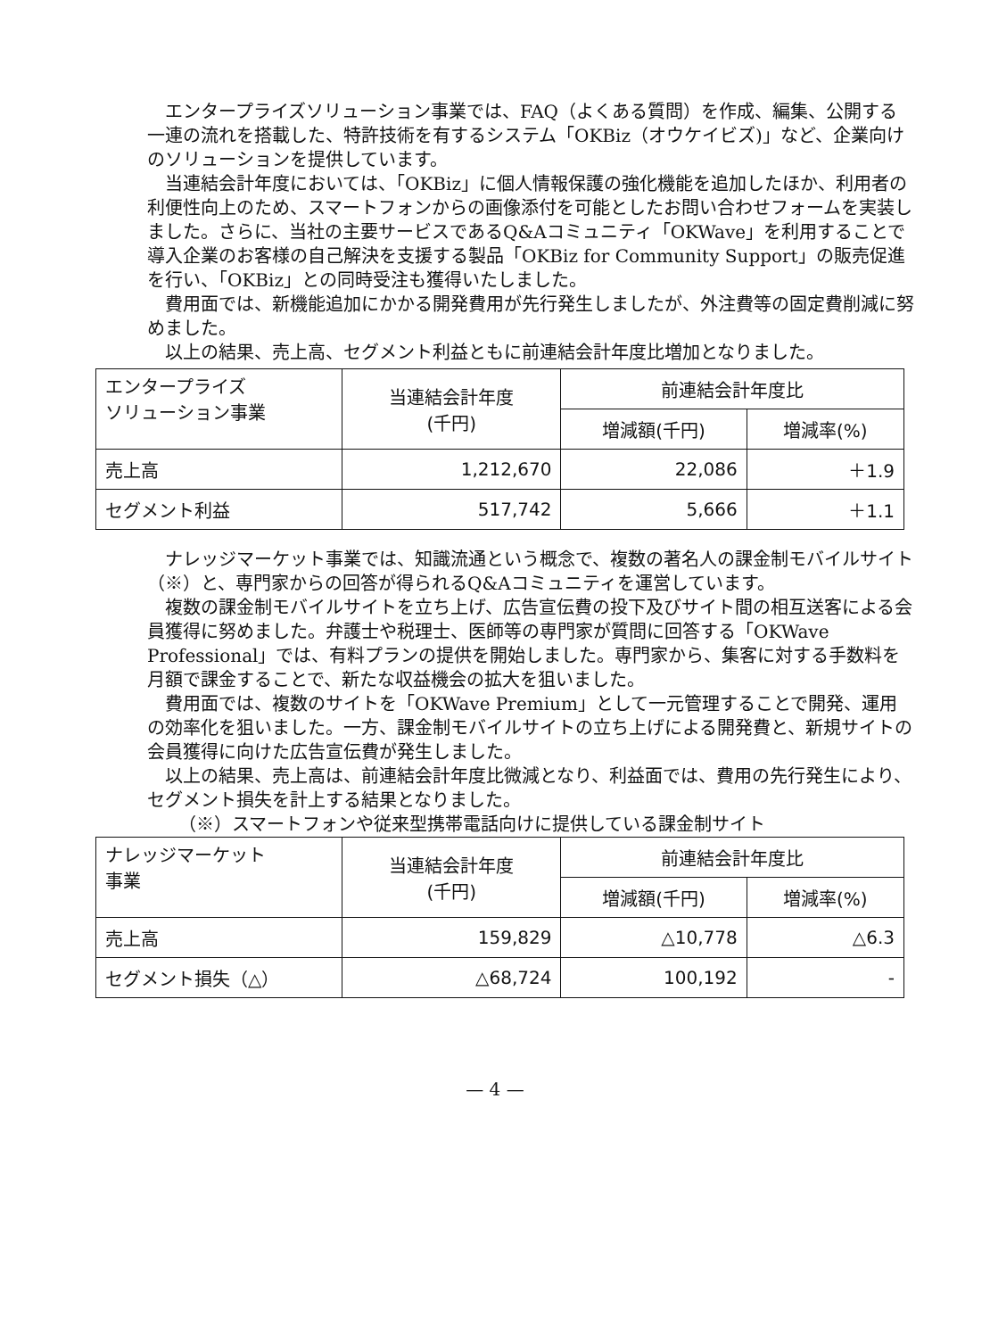エンタープライズソリューション事業では、FAQ（よくある質問）を作成、編集、公開する一連の流れを搭載した、特許技術を有するシステム「OKBiz（オウケイビズ)」など、企業向けのソリューションを提供しています。
当連結会計年度においては、「OKBiz」に個人情報保護の強化機能を追加したほか、利用者の利便性向上のため、スマートフォンからの画像添付を可能としたお問い合わせフォームを実装しました。さらに、当社の主要サービスであるQ&Aコミュニティ「OKWave」を利用することで導入企業のお客様の自己解決を支援する製品「OKBiz for Community Support」の販売促進を行い、「OKBiz」との同時受注も獲得いたしました。
費用面では、新機能追加にかかる開発費用が先行発生しましたが、外注費等の固定費削減に努めました。
以上の結果、売上高、セグメント利益ともに前連結会計年度比増加となりました。
| エンタープライズ ソリューション事業 | 当連結会計年度 (千円) | 前連結会計年度比 | |
| --- | --- | --- | --- |
| | | 増減額(千円) | 増減率(%) |
| 売上高 | 1,212,670 | 22,086 | ＋1.9 |
| セグメント利益 | 517,742 | 5,666 | ＋1.1 |
ナレッジマーケット事業では、知識流通という概念で、複数の著名人の課金制モバイルサイト（※）と、専門家からの回答が得られるQ&Aコミュニティを運営しています。
複数の課金制モバイルサイトを立ち上げ、広告宣伝費の投下及びサイト間の相互送客による会員獲得に努めました。弁護士や税理士、医師等の専門家が質問に回答する「OKWave Professional」では、有料プランの提供を開始しました。専門家から、集客に対する手数料を月額で課金することで、新たな収益機会の拡大を狙いました。
費用面では、複数のサイトを「OKWave Premium」として一元管理することで開発、運用の効率化を狙いました。一方、課金制モバイルサイトの立ち上げによる開発費と、新規サイトの会員獲得に向けた広告宣伝費が発生しました。
以上の結果、売上高は、前連結会計年度比微減となり、利益面では、費用の先行発生により、セグメント損失を計上する結果となりました。
（※）スマートフォンや従来型携帯電話向けに提供している課金制サイト
| ナレッジマーケット 事業 | 当連結会計年度 (千円) | 前連結会計年度比 | |
| --- | --- | --- | --- |
| | | 増減額(千円) | 増減率(%) |
| 売上高 | 159,829 | △10,778 | △6.3 |
| セグメント損失（△） | △68,724 | 100,192 | - |
— 4 —